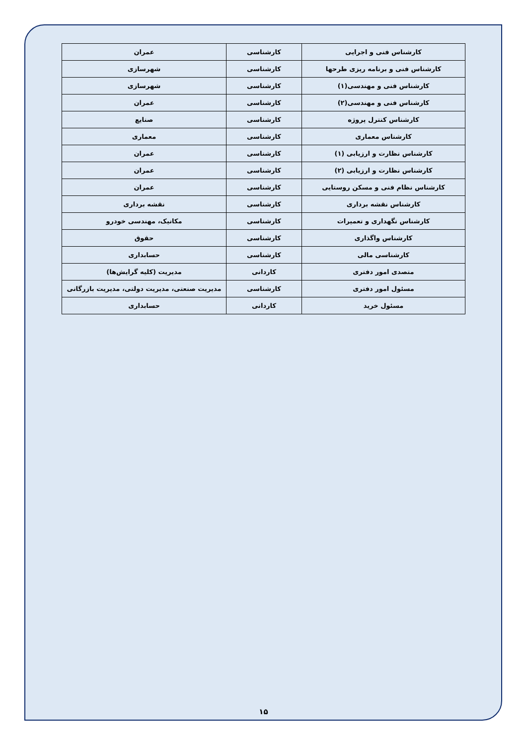| کارشناس فنی و اجرایی | کارشناسی | عمران |
| کارشناس فنی و برنامه ریزی طرحها | کارشناسی | شهرسازی |
| کارشناس فنی و مهندسی(۱) | کارشناسی | شهرسازی |
| کارشناس فنی و مهندسی(۲) | کارشناسی | عمران |
| کارشناس کنترل پروژه | کارشناسی | صنایع |
| کارشناس معماری | کارشناسی | معماری |
| کارشناس نظارت و ارزیابی (۱) | کارشناسی | عمران |
| کارشناس نظارت و ارزیابی (۲) | کارشناسی | عمران |
| کارشناس نظام فنی و مسکن روستایی | کارشناسی | عمران |
| کارشناس نقشه برداری | کارشناسی | نقشه برداری |
| کارشناس نگهداری و تعمیرات | کارشناسی | مکانیک، مهندسی خودرو |
| کارشناس واگذاری | کارشناسی | حقوق |
| کارشناسی مالی | کارشناسی | حسابداری |
| متصدی امور دفتری | کاردانی | مدیریت (کلیه گرایش‌ها) |
| مسئول امور دفتری | کارشناسی | مدیریت صنعتی، مدیریت دولتی، مدیریت بازرگانی |
| مسئول خرید | کاردانی | حسابداری |
۱۵